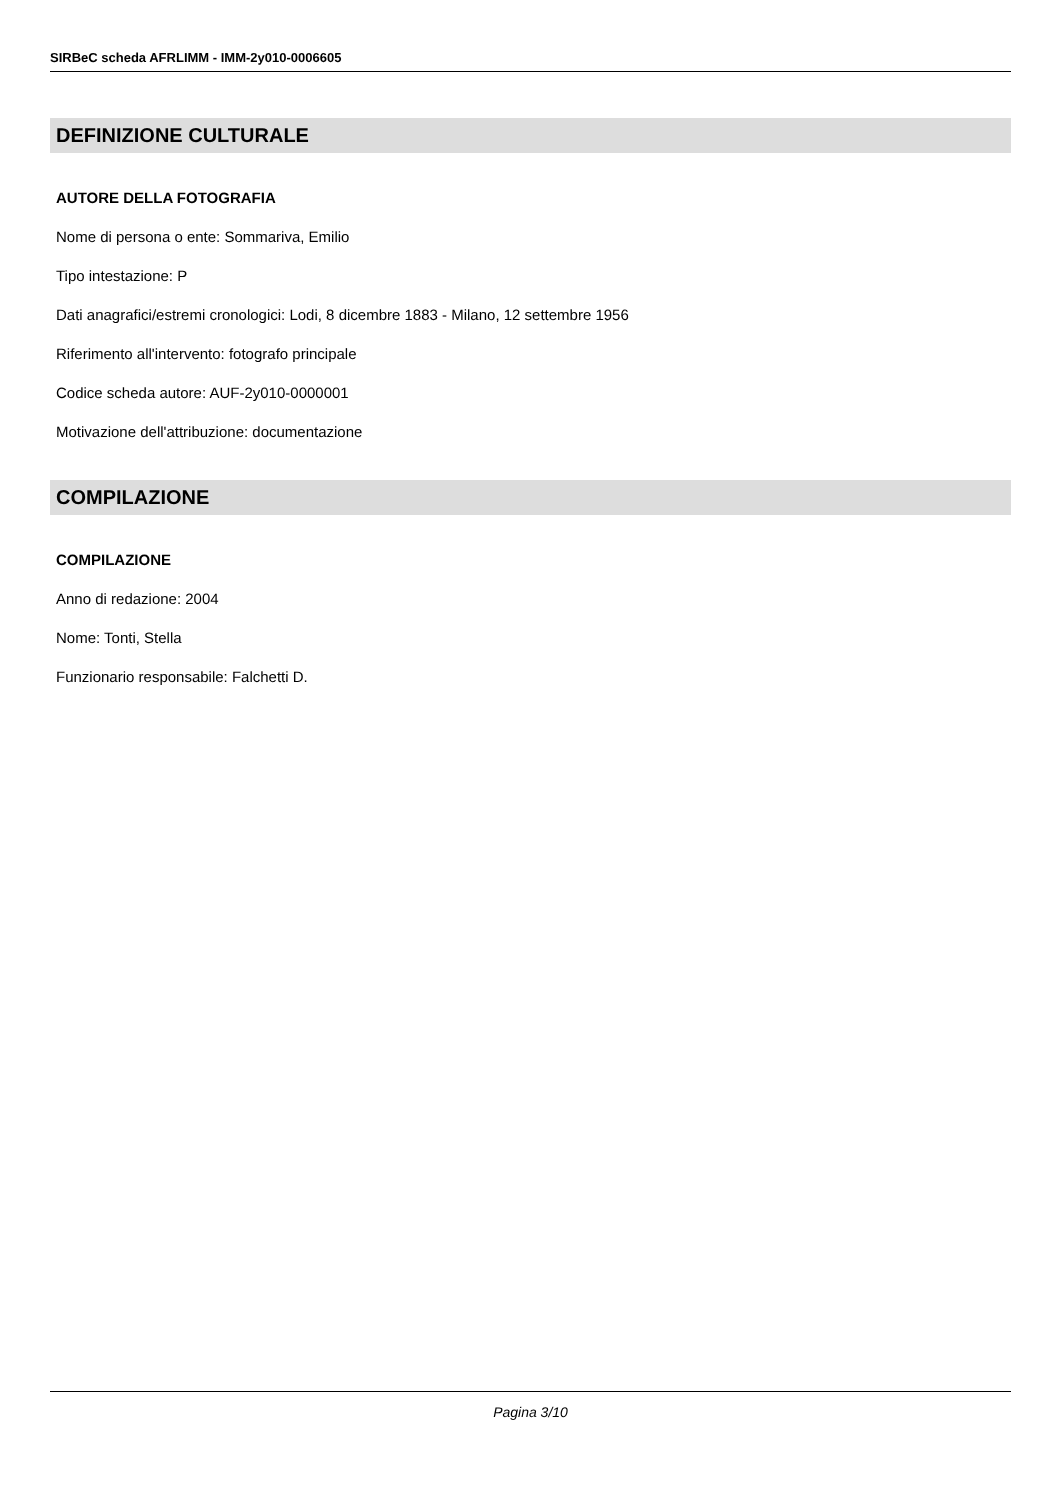SIRBeC scheda AFRLIMM - IMM-2y010-0006605
DEFINIZIONE CULTURALE
AUTORE DELLA FOTOGRAFIA
Nome di persona o ente: Sommariva, Emilio
Tipo intestazione: P
Dati anagrafici/estremi cronologici: Lodi, 8 dicembre 1883 - Milano, 12 settembre 1956
Riferimento all'intervento: fotografo principale
Codice scheda autore: AUF-2y010-0000001
Motivazione dell'attribuzione: documentazione
COMPILAZIONE
COMPILAZIONE
Anno di redazione: 2004
Nome: Tonti, Stella
Funzionario responsabile: Falchetti D.
Pagina 3/10